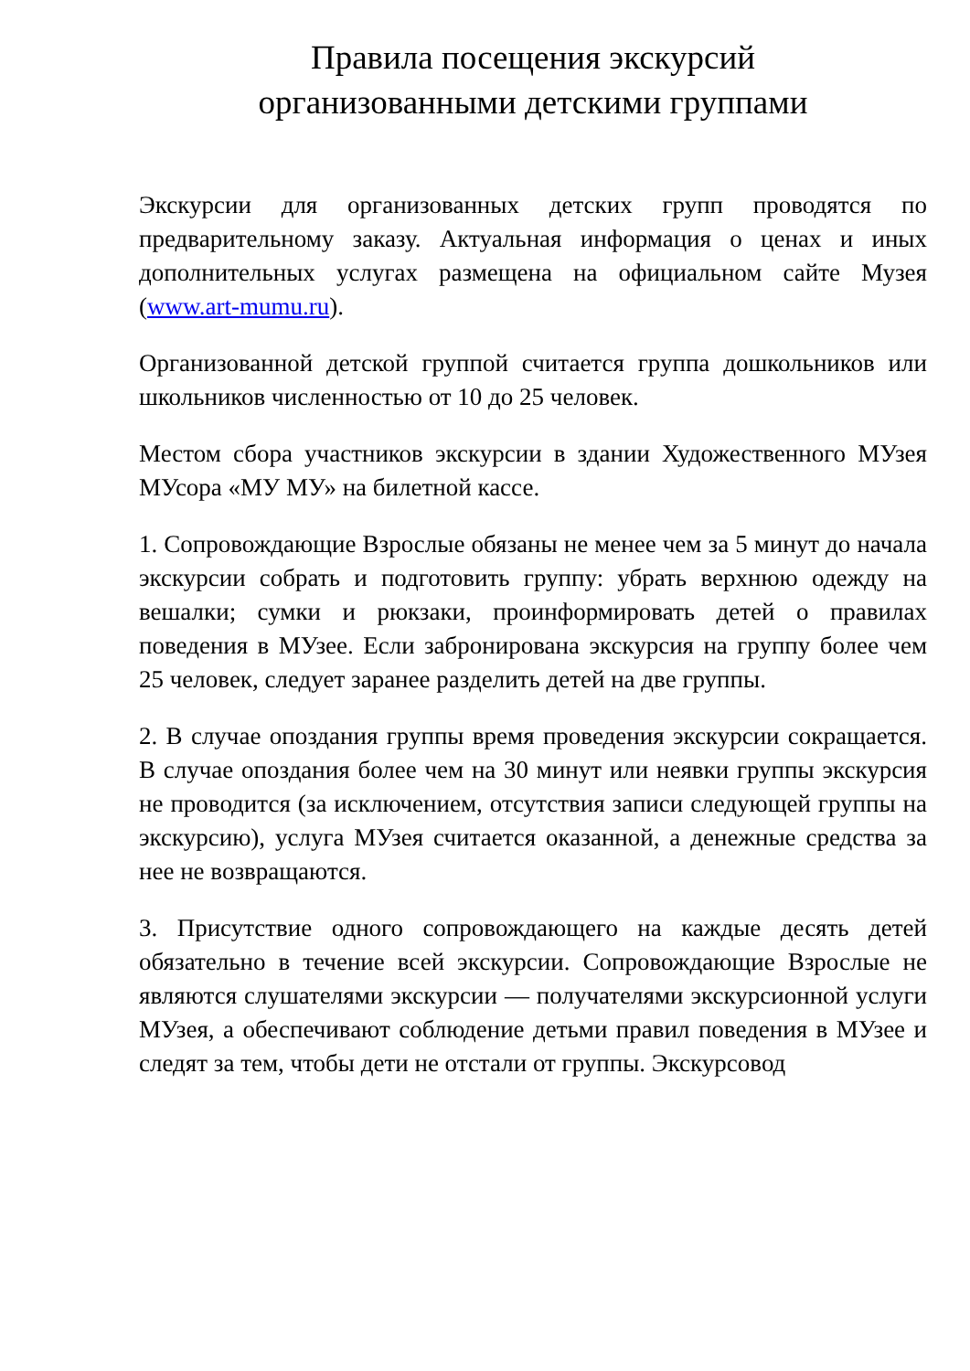Правила посещения экскурсий
организованными детскими группами
Экскурсии для организованных детских групп проводятся по предварительному заказу. Актуальная информация о ценах и иных дополнительных услугах размещена на официальном сайте Музея (www.art-mumu.ru).
Организованной детской группой считается группа дошкольников или школьников численностью от 10 до 25 человек.
Местом сбора участников экскурсии в здании Художественного МУзея МУсора «МУ МУ» на билетной кассе.
1. Сопровождающие Взрослые обязаны не менее чем за 5 минут до начала экскурсии собрать и подготовить группу: убрать верхнюю одежду на вешалки; сумки и рюкзаки, проинформировать детей о правилах поведения в МУзее. Если забронирована экскурсия на группу более чем 25 человек, следует заранее разделить детей на две группы.
2. В случае опоздания группы время проведения экскурсии сокращается. В случае опоздания более чем на 30 минут или неявки группы экскурсия не проводится (за исключением, отсутствия записи следующей группы на экскурсию), услуга МУзея считается оказанной, а денежные средства за нее не возвращаются.
3. Присутствие одного сопровождающего на каждые десять детей обязательно в течение всей экскурсии. Сопровождающие Взрослые не являются слушателями экскурсии — получателями экскурсионной услуги МУзея, а обеспечивают соблюдение детьми правил поведения в МУзее и следят за тем, чтобы дети не отстали от группы. Экскурсовод